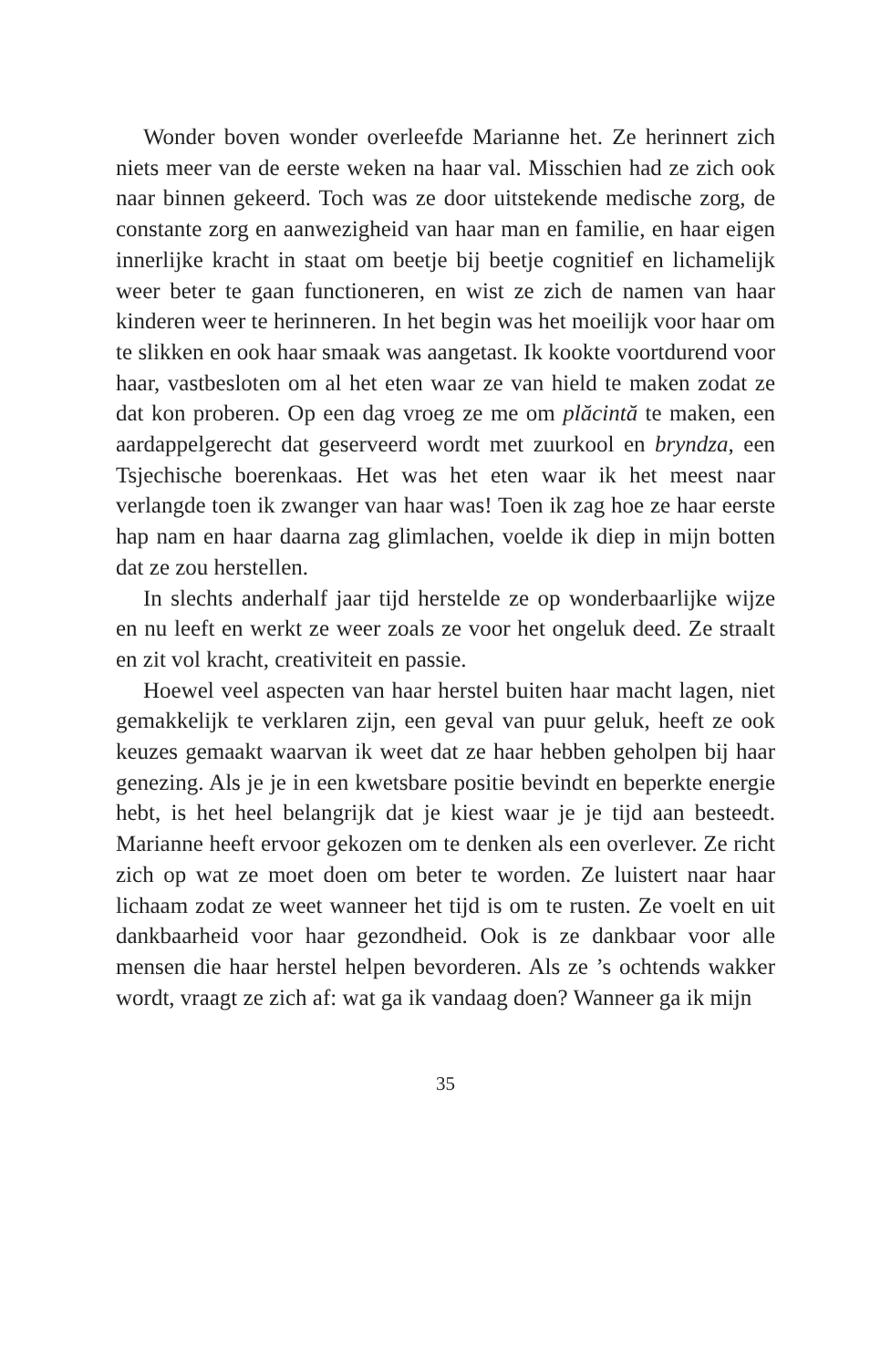Wonder boven wonder overleefde Marianne het. Ze herinnert zich niets meer van de eerste weken na haar val. Misschien had ze zich ook naar binnen gekeerd. Toch was ze door uitstekende medische zorg, de constante zorg en aanwezigheid van haar man en familie, en haar eigen innerlijke kracht in staat om beetje bij beetje cognitief en lichamelijk weer beter te gaan functioneren, en wist ze zich de namen van haar kinderen weer te herinneren. In het begin was het moeilijk voor haar om te slikken en ook haar smaak was aangetast. Ik kookte voortdurend voor haar, vastbesloten om al het eten waar ze van hield te maken zodat ze dat kon proberen. Op een dag vroeg ze me om plăcintă te maken, een aardappelgerecht dat geserveerd wordt met zuurkool en bryndza, een Tsjechische boerenkaas. Het was het eten waar ik het meest naar verlangde toen ik zwanger van haar was! Toen ik zag hoe ze haar eerste hap nam en haar daarna zag glimlachen, voelde ik diep in mijn botten dat ze zou herstellen.
In slechts anderhalf jaar tijd herstelde ze op wonderbaarlijke wijze en nu leeft en werkt ze weer zoals ze voor het ongeluk deed. Ze straalt en zit vol kracht, creativiteit en passie.
Hoewel veel aspecten van haar herstel buiten haar macht lagen, niet gemakkelijk te verklaren zijn, een geval van puur geluk, heeft ze ook keuzes gemaakt waarvan ik weet dat ze haar hebben geholpen bij haar genezing. Als je je in een kwetsbare positie bevindt en beperkte energie hebt, is het heel belangrijk dat je kiest waar je je tijd aan besteedt. Marianne heeft ervoor gekozen om te denken als een overlever. Ze richt zich op wat ze moet doen om beter te worden. Ze luistert naar haar lichaam zodat ze weet wanneer het tijd is om te rusten. Ze voelt en uit dankbaarheid voor haar gezondheid. Ook is ze dankbaar voor alle mensen die haar herstel helpen bevorderen. Als ze ’s ochtends wakker wordt, vraagt ze zich af: wat ga ik vandaag doen? Wanneer ga ik mijn
35